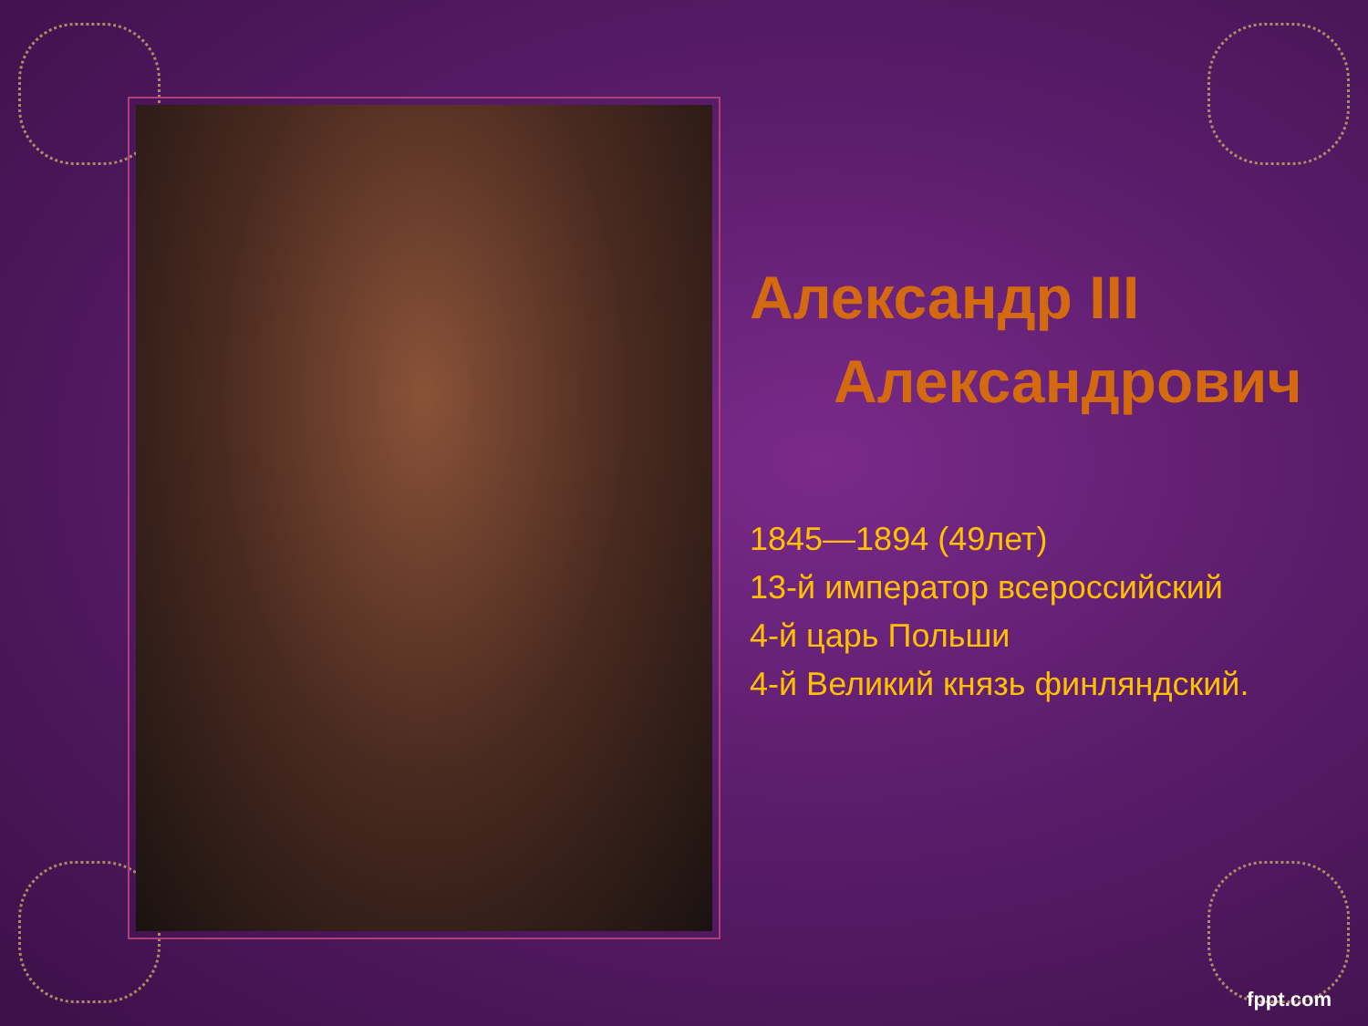Александр III
Александрович
1845—1894 (49лет)
13-й император всероссийский
4-й царь Польши
4-й Великий князь финляндский.
fppt.com